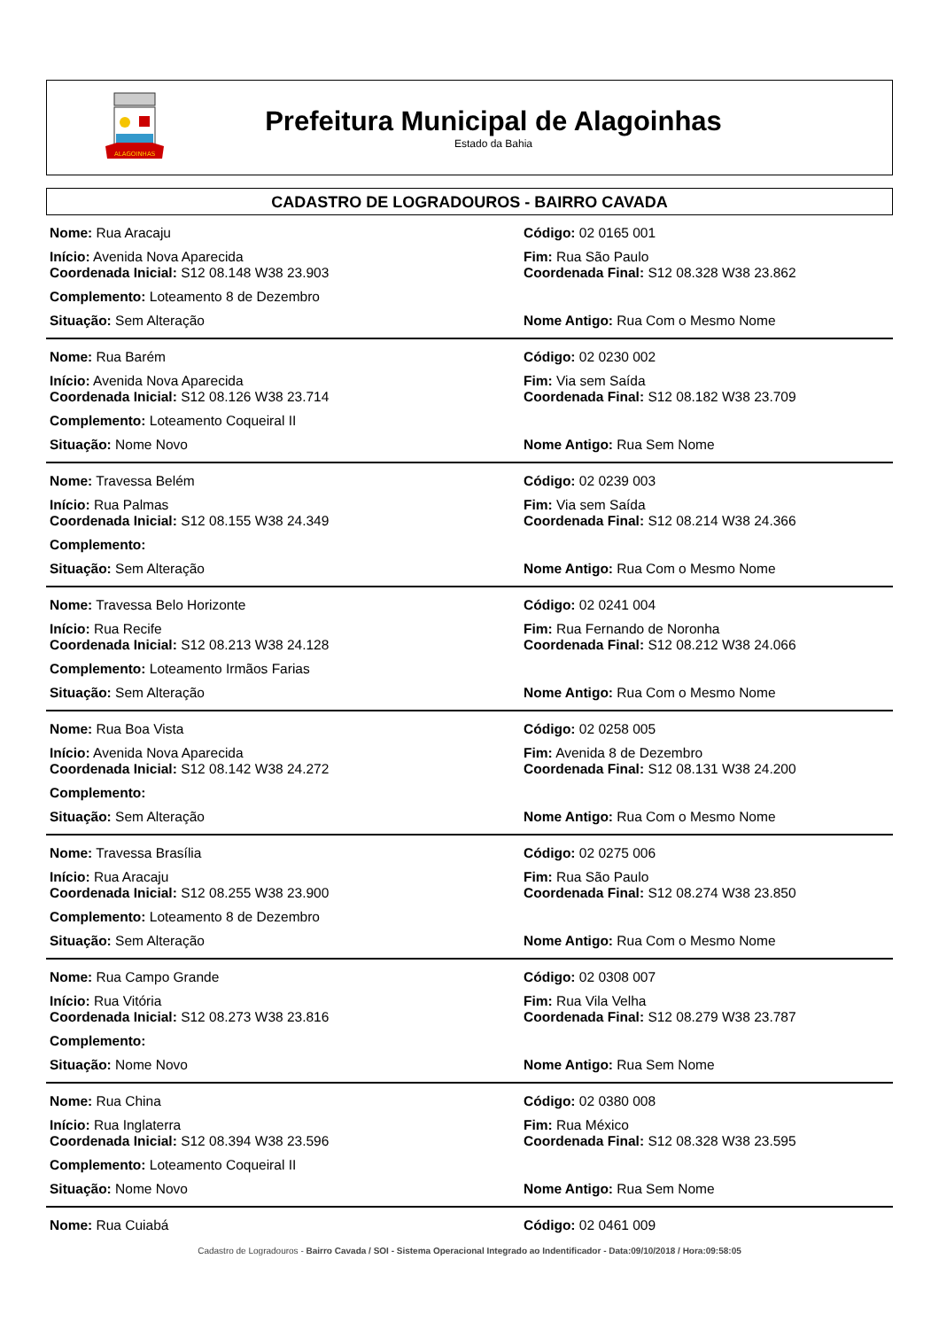ALAGOINHAS
Prefeitura Municipal de Alagoinhas
Estado da Bahia
CADASTRO DE LOGRADOUROS - BAIRRO CAVADA
Nome: Rua Aracaju Código: 02 0165 001
Início: Avenida Nova Aparecida
Coordenada Inicial: S12 08.148 W38 23.903
Fim: Rua São Paulo
Coordenada Final: S12 08.328 W38 23.862
Complemento: Loteamento 8 de Dezembro
Situação: Sem Alteração Nome Antigo: Rua Com o Mesmo Nome
Nome: Rua Barém Código: 02 0230 002
Início: Avenida Nova Aparecida
Coordenada Inicial: S12 08.126 W38 23.714
Fim: Via sem Saída
Coordenada Final: S12 08.182 W38 23.709
Complemento: Loteamento Coqueiral II
Situação: Nome Novo Nome Antigo: Rua Sem Nome
Nome: Travessa Belém Código: 02 0239 003
Início: Rua Palmas
Coordenada Inicial: S12 08.155 W38 24.349
Fim: Via sem Saída
Coordenada Final: S12 08.214 W38 24.366
Complemento:
Situação: Sem Alteração Nome Antigo: Rua Com o Mesmo Nome
Nome: Travessa Belo Horizonte Código: 02 0241 004
Início: Rua Recife
Coordenada Inicial: S12 08.213 W38 24.128
Fim: Rua Fernando de Noronha
Coordenada Final: S12 08.212 W38 24.066
Complemento: Loteamento Irmãos Farias
Situação: Sem Alteração Nome Antigo: Rua Com o Mesmo Nome
Nome: Rua Boa Vista Código: 02 0258 005
Início: Avenida Nova Aparecida
Coordenada Inicial: S12 08.142 W38 24.272
Fim: Avenida 8 de Dezembro
Coordenada Final: S12 08.131 W38 24.200
Complemento:
Situação: Sem Alteração Nome Antigo: Rua Com o Mesmo Nome
Nome: Travessa Brasília Código: 02 0275 006
Início: Rua Aracaju
Coordenada Inicial: S12 08.255 W38 23.900
Fim: Rua São Paulo
Coordenada Final: S12 08.274 W38 23.850
Complemento: Loteamento 8 de Dezembro
Situação: Sem Alteração Nome Antigo: Rua Com o Mesmo Nome
Nome: Rua Campo Grande Código: 02 0308 007
Início: Rua Vitória
Coordenada Inicial: S12 08.273 W38 23.816
Fim: Rua Vila Velha
Coordenada Final: S12 08.279 W38 23.787
Complemento:
Situação: Nome Novo Nome Antigo: Rua Sem Nome
Nome: Rua China Código: 02 0380 008
Início: Rua Inglaterra
Coordenada Inicial: S12 08.394 W38 23.596
Fim: Rua México
Coordenada Final: S12 08.328 W38 23.595
Complemento: Loteamento Coqueiral II
Situação: Nome Novo Nome Antigo: Rua Sem Nome
Nome: Rua Cuiabá Código: 02 0461 009
Cadastro de Logradouros - Bairro Cavada / SOI - Sistema Operacional Integrado ao Indentificador - Data:09/10/2018 / Hora:09:58:05